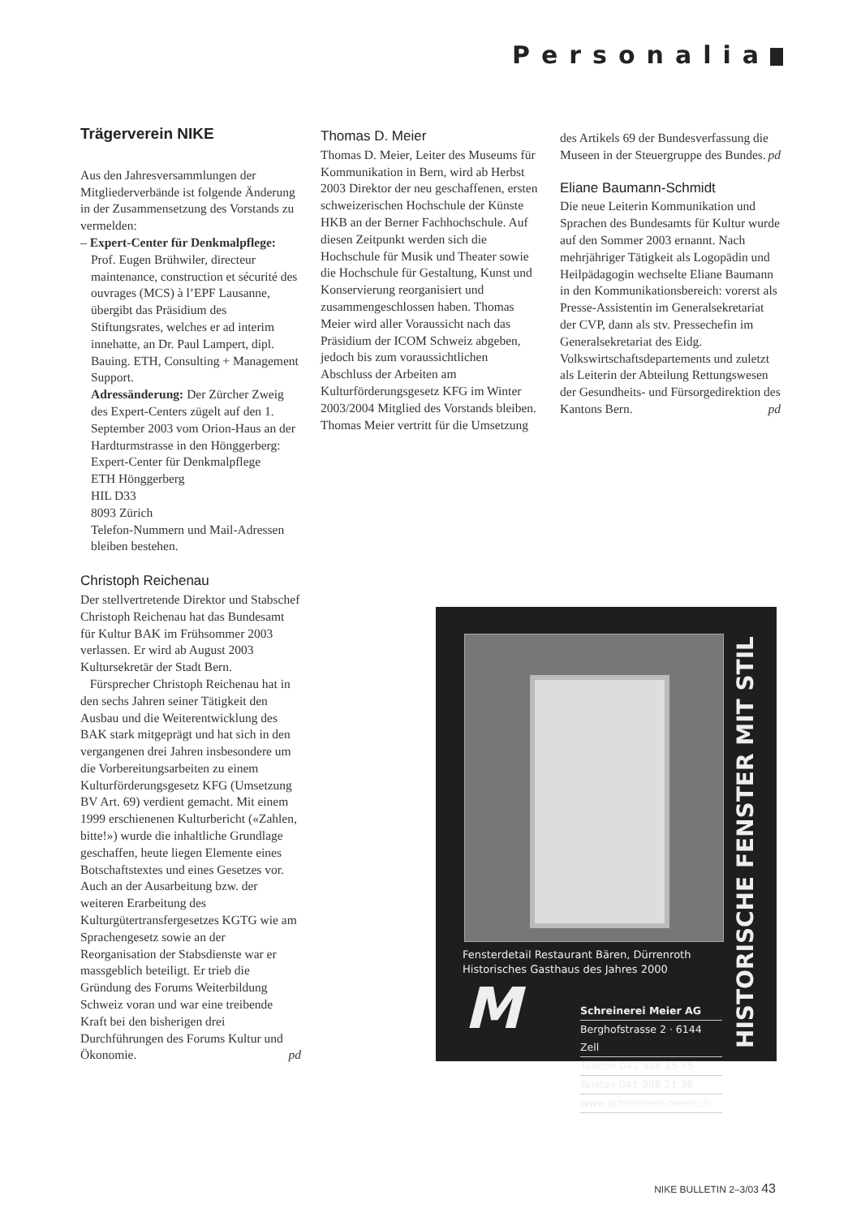Personalia
Trägerverein NIKE
Aus den Jahresversammlungen der Mitgliederverbände ist folgende Änderung in der Zusammensetzung des Vorstands zu vermelden:
– Expert-Center für Denkmalpflege:
Prof. Eugen Brühwiler, directeur maintenance, construction et sécurité des ouvrages (MCS) à l’EPF Lausanne, übergibt das Präsidium des Stiftungsrates, welches er ad interim innehatte, an Dr. Paul Lampert, dipl. Bauing. ETH, Consulting + Management Support.
Adressänderung: Der Zürcher Zweig des Expert-Centers zügelt auf den 1. September 2003 vom Orion-Haus an der Hardturmstrasse in den Hönggerberg:
Expert-Center für Denkmalpflege
ETH Hönggerberg
HIL D33
8093 Zürich
Telefon-Nummern und Mail-Adressen bleiben bestehen.
Christoph Reichenau
Der stellvertretende Direktor und Stabschef Christoph Reichenau hat das Bundesamt für Kultur BAK im Frühsommer 2003 verlassen. Er wird ab August 2003 Kultursekretär der Stadt Bern.
Fürsprecher Christoph Reichenau hat in den sechs Jahren seiner Tätigkeit den Ausbau und die Weiterentwicklung des BAK stark mitgeprägt und hat sich in den vergangenen drei Jahren insbesondere um die Vorbereitungsarbeiten zu einem Kulturförderungsgesetz KFG (Umsetzung BV Art. 69) verdient gemacht. Mit einem 1999 erschienenen Kulturbericht («Zahlen, bitte!») wurde die inhaltliche Grundlage geschaffen, heute liegen Elemente eines Botschaftstextes und eines Gesetzes vor. Auch an der Ausarbeitung bzw. der weiteren Erarbeitung des Kulturgütertransfergesetzes KGTG wie am Sprachengesetz sowie an der Reorganisation der Stabsdienste war er massgeblich beteiligt. Er trieb die Gründung des Forums Weiterbildung Schweiz voran und war eine treibende Kraft bei den bisherigen drei Durchführungen des Forums Kultur und Ökonomie. pd
Thomas D. Meier
Thomas D. Meier, Leiter des Museums für Kommunikation in Bern, wird ab Herbst 2003 Direktor der neu geschaffenen, ersten schweizerischen Hochschule der Künste HKB an der Berner Fachhochschule. Auf diesen Zeitpunkt werden sich die Hochschule für Musik und Theater sowie die Hochschule für Gestaltung, Kunst und Konservierung reorganisiert und zusammengeschlossen haben. Thomas Meier wird aller Voraussicht nach das Präsidium der ICOM Schweiz abgeben, jedoch bis zum voraussichtlichen Abschluss der Arbeiten am Kulturförderungsgesetz KFG im Winter 2003/2004 Mitglied des Vorstands bleiben. Thomas Meier vertritt für die Umsetzung
des Artikels 69 der Bundesverfassung die Museen in der Steuergruppe des Bundes. pd
Eliane Baumann-Schmidt
Die neue Leiterin Kommunikation und Sprachen des Bundesamts für Kultur wurde auf den Sommer 2003 ernannt. Nach mehrjähriger Tätigkeit als Logopädin und Heilpädagogin wechselte Eliane Baumann in den Kommunikationsbereich: vorerst als Presse-Assistentin im Generalsekretariat der CVP, dann als stv. Pressechefin im Generalsekretariat des Eidg. Volkswirtschaftsdepartements und zuletzt als Leiterin der Abteilung Rettungswesen der Gesundheits- und Fürsorgedirektion des Kantons Bern. pd
Fensterdetail Restaurant Bären, Dürrenroth
Historisches Gasthaus des Jahres 2000
M
Schreinerei Meier AG
Berghofstrasse 2 · 6144 Zell
Telefon 041 988 15 75
Telefax 041 988 21 38
www.schreinerei-meier.ch
HISTORISCHE FENSTER MIT STIL
NIKE BULLETIN 2–3/03 43